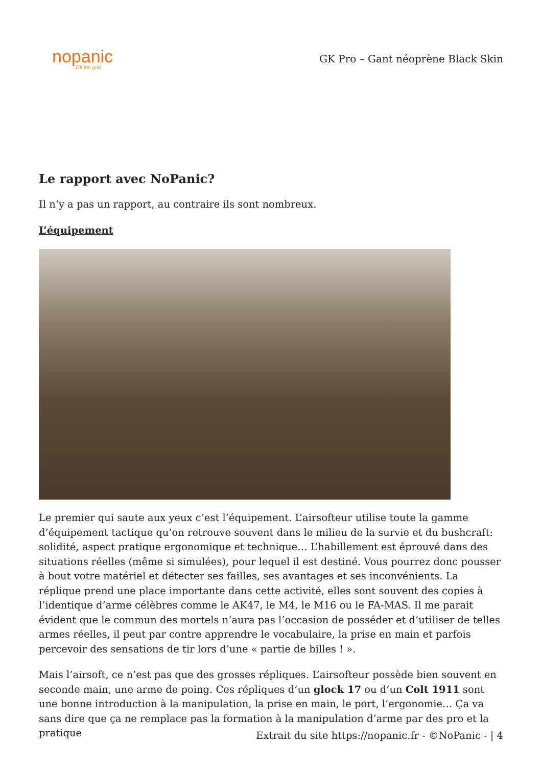nopanic
Off the grid
GK Pro – Gant néoprène Black Skin
Le rapport avec NoPanic?
Il n’y a pas un rapport, au contraire ils sont nombreux.
L’équipement
Le premier qui saute aux yeux c’est l’équipement. L’airsofteur utilise toute la gamme d’équipement tactique qu’on retrouve souvent dans le milieu de la survie et du bushcraft: solidité, aspect pratique ergonomique et technique… L’habillement est éprouvé dans des situations réelles (même si simulées), pour lequel il est destiné. Vous pourrez donc pousser à bout votre matériel et détecter ses failles, ses avantages et ses inconvénients. La réplique prend une place importante dans cette activité, elles sont souvent des copies à l’identique d’arme célèbres comme le AK47, le M4, le M16 ou le FA-MAS. Il me parait évident que le commun des mortels n’aura pas l’occasion de posséder et d’utiliser de telles armes réelles, il peut par contre apprendre le vocabulaire, la prise en main et parfois percevoir des sensations de tir lors d’une « partie de billes ! ».
Mais l’airsoft, ce n’est pas que des grosses répliques. L’airsofteur possède bien souvent en seconde main, une arme de poing. Ces répliques d’un glock 17 ou d’un Colt 1911 sont une bonne introduction à la manipulation, la prise en main, le port, l’ergonomie… Ça va sans dire que ça ne remplace pas la formation à la manipulation d’arme par des pro et la pratique
Extrait du site https://nopanic.fr - ©NoPanic - | 4